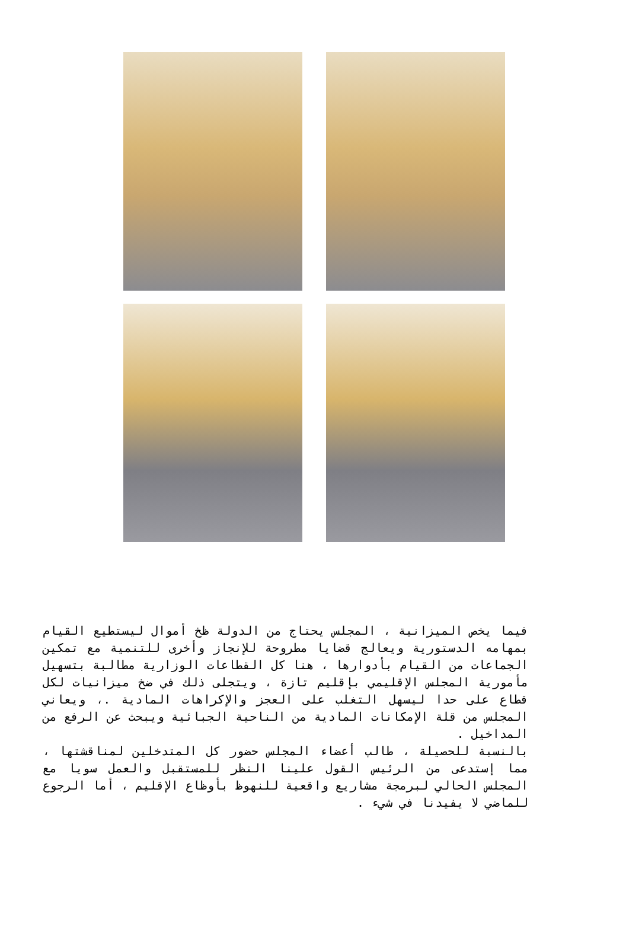فيما يخص الميزانية ، المجلس يحتاج من الدولة ظخ أموال ليستطيع القيام بمهامه الدستورية ويعالج قضايا مطروحة للإنجاز وأخرى للتنمية مع تمكين الجماعات من القيام بأدوارها ، هنا كل القطاعات الوزارية مطالبة بتسهيل مأمورية المجلس الإقليمي بإقليم تازة ، ويتجلى ذلك في ضخ ميزانيات لكل قطاع على حدا ليسهل التغلب على العجز والإكراهات المادية .، ويعاني المجلس من قلة الإمكانات المادية من الناحية الجبائية ويبحث عن الرفع من المداخيل .
بالنسبة للحصيلة ، طالب أعضاء المجلس حضور كل المتدخلين لمناقشتها ، مما إستدعى من الرئيس القول علينا النظر للمستقبل والعمل سويا مع المجلس الحالي لبرمجة مشاريع واقعية للنهوظ بأوظاع الإقليم ، أما الرجوع للماضي لا يفيدنا في شيء .